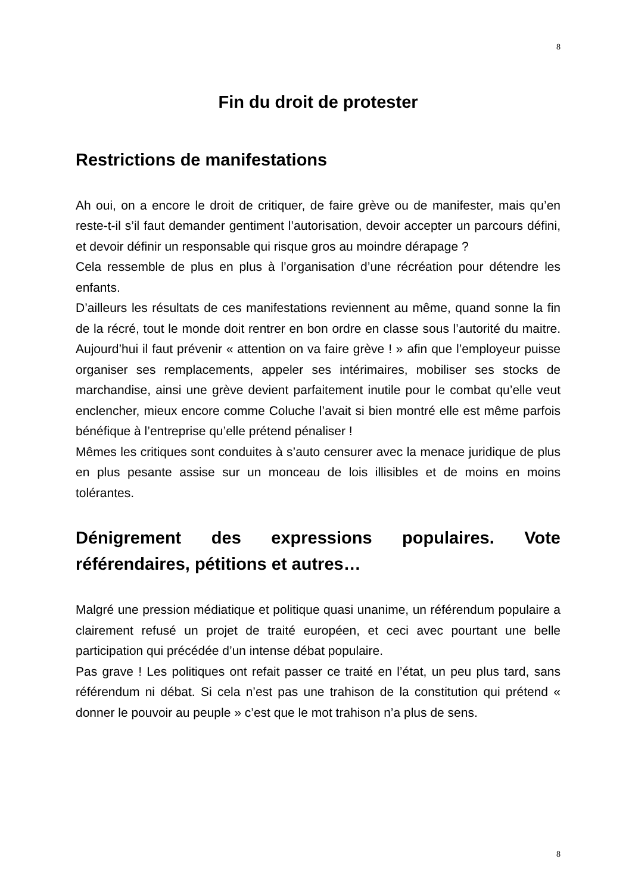8
Fin du droit de protester
Restrictions de manifestations
Ah oui, on a encore le droit de critiquer, de faire grève ou de manifester, mais qu’en reste-t-il s’il faut demander gentiment l’autorisation, devoir accepter un parcours défini, et devoir définir un responsable qui risque gros au moindre dérapage ?
Cela ressemble de plus en plus à l’organisation d’une récréation pour détendre les enfants.
D’ailleurs les résultats de ces manifestations reviennent au même, quand sonne la fin de la récré, tout le monde doit rentrer en bon ordre en classe sous l’autorité du maitre. Aujourd’hui il faut prévenir « attention on va faire grève ! » afin que l’employeur puisse organiser ses remplacements, appeler ses intérimaires, mobiliser ses stocks de marchandise, ainsi une grève devient parfaitement inutile pour le combat qu’elle veut enclencher, mieux encore comme Coluche l’avait si bien montré elle est même parfois bénéfique à l’entreprise qu’elle prétend pénaliser !
Mêmes les critiques sont conduites à s’auto censurer avec la menace juridique de plus en plus pesante assise sur un monceau de lois illisibles et de moins en moins tolérantes.
Dénigrement des expressions populaires. Vote référendaires, pétitions et autres…
Malgré une pression médiatique et politique quasi unanime, un référendum populaire a clairement refusé un projet de traité européen, et ceci avec pourtant une belle participation qui précédée d’un intense débat populaire.
Pas grave ! Les politiques ont refait passer ce traité en l’état, un peu plus tard, sans référendum ni débat. Si cela n’est pas une trahison de la constitution qui prétend « donner le pouvoir au peuple » c’est que le mot trahison n’a plus de sens.
8